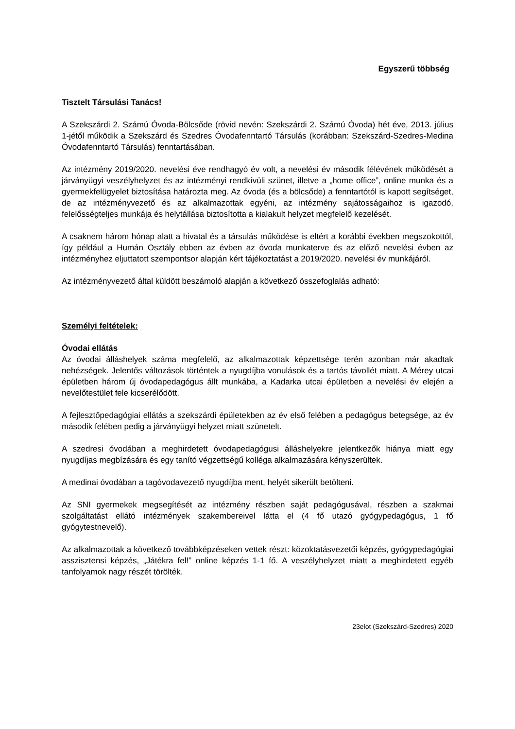Egyszerű többség
Tisztelt Társulási Tanács!
A Szekszárdi 2. Számú Óvoda-Bölcsőde (rövid nevén: Szekszárdi 2. Számú Óvoda) hét éve, 2013. július 1-jétől működik a Szekszárd és Szedres Óvodafenntartó Társulás (korábban: Szekszárd-Szedres-Medina Óvodafenntartó Társulás) fenntartásában.
Az intézmény 2019/2020. nevelési éve rendhagyó év volt, a nevelési év második félévének működését a járványügyi veszélyhelyzet és az intézményi rendkívüli szünet, illetve a „home office”, online munka és a gyermekfelügyelet biztosítása határozta meg. Az óvoda (és a bölcsőde) a fenntartótól is kapott segítséget, de az intézményvezető és az alkalmazottak egyéni, az intézmény sajátosságaihoz is igazodó, felelősségteljes munkája és helytállása biztosította a kialakult helyzet megfelelő kezelését.
A csaknem három hónap alatt a hivatal és a társulás működése is eltért a korábbi években megszokottól, így például a Humán Osztály ebben az évben az óvoda munkaterve és az előző nevelési évben az intézményhez eljuttatott szempontsor alapján kért tájékoztatást a 2019/2020. nevelési év munkájáról.
Az intézményvezető által küldött beszámoló alapján a következő összefoglalás adható:
Személyi feltételek:
Óvodai ellátás
Az óvodai álláshelyek száma megfelelő, az alkalmazottak képzettsége terén azonban már akadtak nehézségek. Jelentős változások történtek a nyugdíjba vonulások és a tartós távollét miatt. A Mérey utcai épületben három új óvodapedagógus állt munkába, a Kadarka utcai épületben a nevelési év elején a nevelőtestület fele kicserélődött.
A fejlesztőpedagógiai ellátás a szekszárdi épületekben az év első felében a pedagógus betegsége, az év második felében pedig a járványügyi helyzet miatt szünetelt.
A szedresi óvodában a meghirdetett óvodapedagógusi álláshelyekre jelentkezők hiánya miatt egy nyugdíjas megbízására és egy tanító végzettségű kolléga alkalmazására kényszerültek.
A medinai óvodában a tagóvodavezető nyugdíjba ment, helyét sikerült betölteni.
Az SNI gyermekek megsegítését az intézmény részben saját pedagógusával, részben a szakmai szolgáltatást ellátó intézmények szakembereivel látta el (4 fő utazó gyógypedagógus, 1 fő gyógytestnevelő).
Az alkalmazottak a következő továbbképzéseken vettek részt: közoktatásvezetői képzés, gyógypedagógiai asszisztensi képzés, „Játékra fel!” online képzés 1-1 fő. A veszélyhelyzet miatt a meghirdetett egyéb tanfolyamok nagy részét törölték.
23elot (Szekszárd-Szedres) 2020